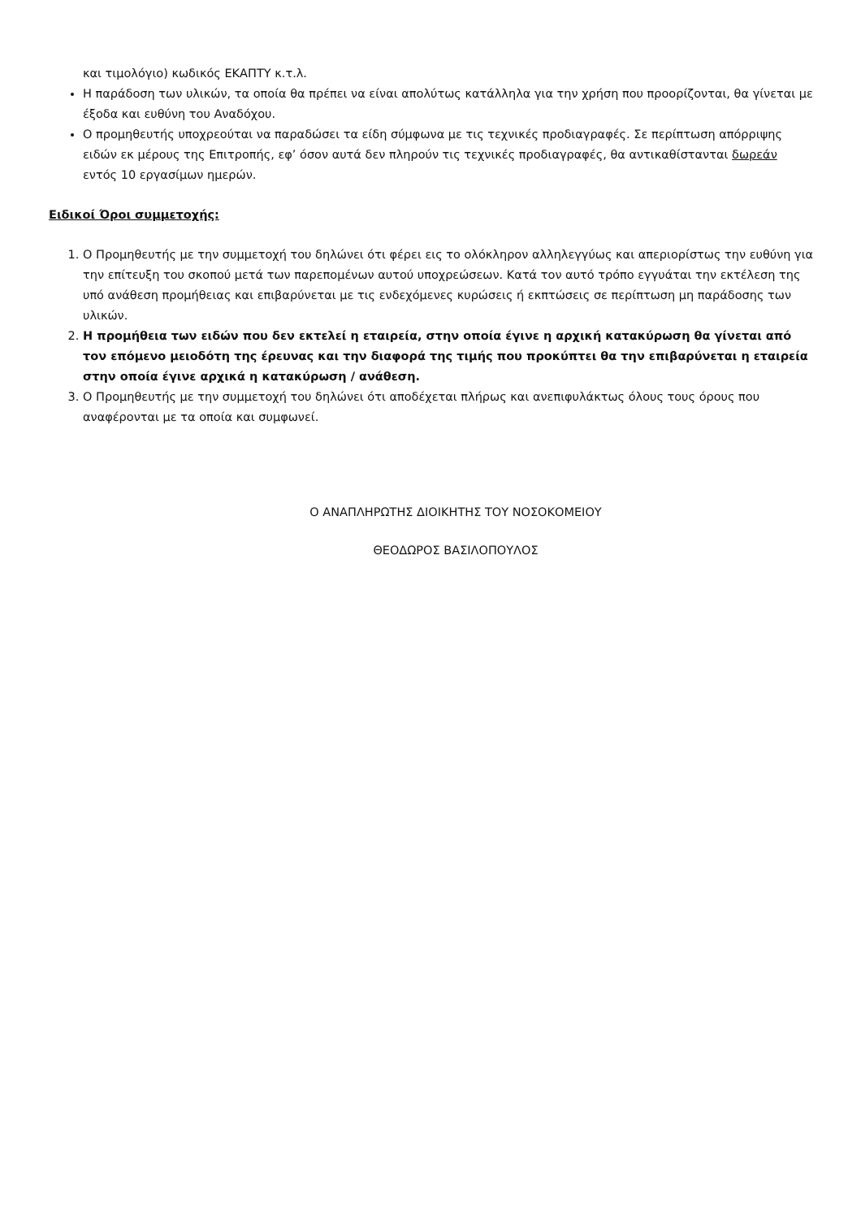και τιμολόγιο) κωδικός ΕΚΑΠΤΥ κ.τ.λ.
Η παράδοση των υλικών, τα οποία θα πρέπει να είναι απολύτως κατάλληλα για την χρήση που προορίζονται, θα γίνεται με έξοδα και ευθύνη του Αναδόχου.
Ο προμηθευτής υποχρεούται να παραδώσει τα είδη σύμφωνα με τις τεχνικές προδιαγραφές. Σε περίπτωση απόρριψης ειδών εκ μέρους της Επιτροπής, εφ’ όσον αυτά δεν πληρούν τις τεχνικές προδιαγραφές, θα αντικαθίστανται δωρεάν εντός 10 εργασίμων ημερών.
Ειδικοί Όροι συμμετοχής:
1. Ο Προμηθευτής με την συμμετοχή του δηλώνει ότι φέρει εις το ολόκληρον αλληλεγγύως και απεριορίστως την ευθύνη για την επίτευξη του σκοπού μετά των παρεπομένων αυτού υποχρεώσεων. Κατά τον αυτό τρόπο εγγυάται την εκτέλεση της υπό ανάθεση προμήθειας και επιβαρύνεται με τις ενδεχόμενες κυρώσεις ή εκπτώσεις σε περίπτωση μη παράδοσης των υλικών.
2. Η προμήθεια των ειδών που δεν εκτελεί η εταιρεία, στην οποία έγινε η αρχική κατακύρωση θα γίνεται από τον επόμενο μειοδότη της έρευνας και την διαφορά της τιμής που προκύπτει θα την επιβαρύνεται η εταιρεία στην οποία έγινε αρχικά η κατακύρωση / ανάθεση.
3. Ο Προμηθευτής με την συμμετοχή του δηλώνει ότι αποδέχεται πλήρως και ανεπιφυλάκτως όλους τους όρους που αναφέρονται με τα οποία και συμφωνεί.
Ο ΑΝΑΠΛΗΡΩΤΗΣ ΔΙΟΙΚΗΤΗΣ ΤΟΥ ΝΟΣΟΚΟΜΕΙΟΥ
ΘΕΟΔΩΡΟΣ ΒΑΣΙΛΟΠΟΥΛΟΣ